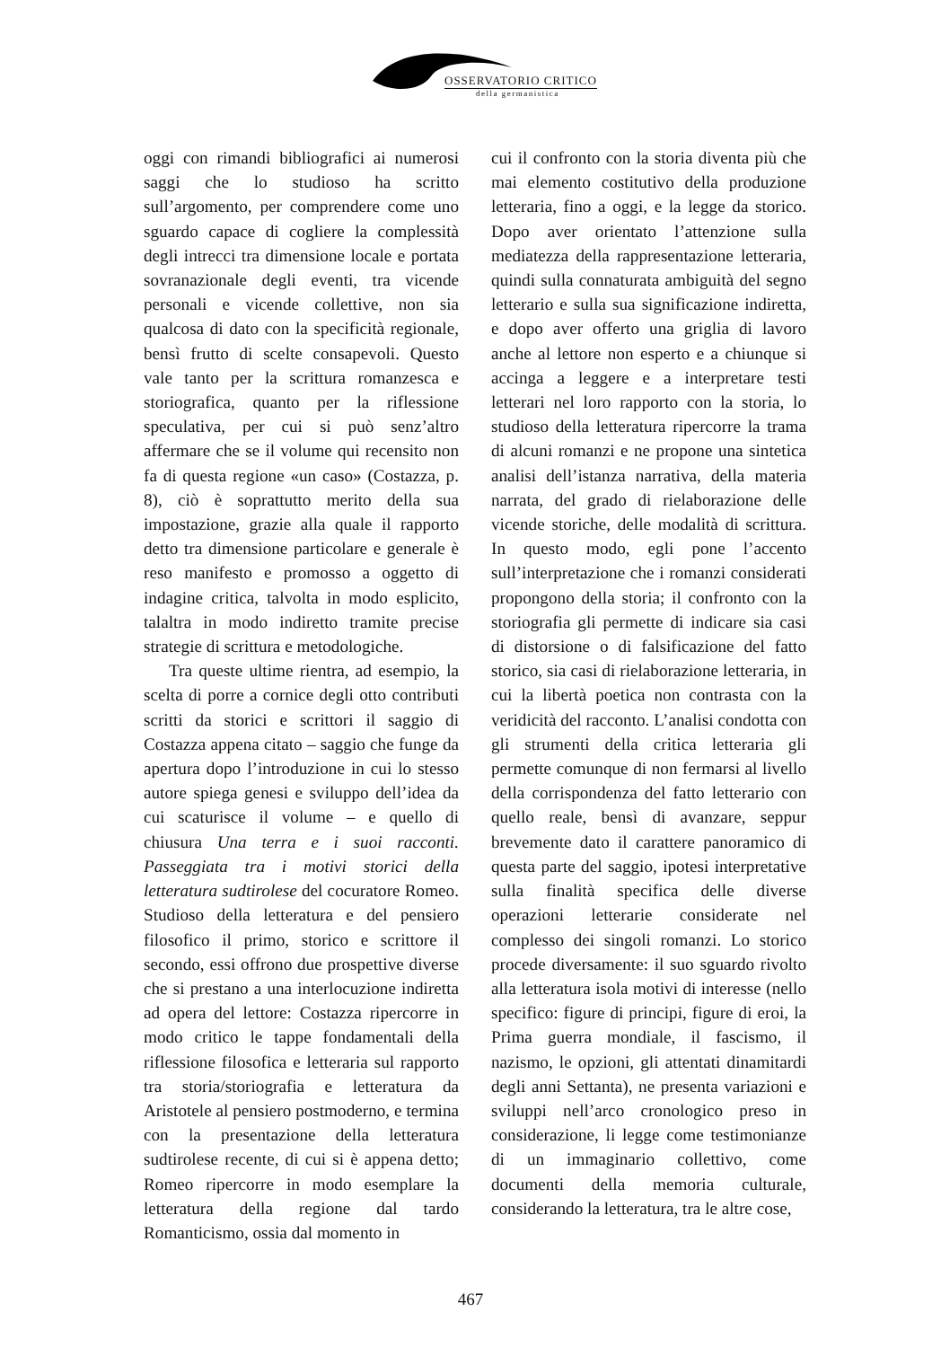OSSERVATORIO CRITICO
della germanistica
oggi con rimandi bibliografici ai numerosi saggi che lo studioso ha scritto sull’argomento, per comprendere come uno sguardo capace di cogliere la complessità degli intrecci tra dimensione locale e portata sovranazionale degli eventi, tra vicende personali e vicende collettive, non sia qualcosa di dato con la specificità regionale, bensì frutto di scelte consapevoli. Questo vale tanto per la scrittura romanzesca e storiografica, quanto per la riflessione speculativa, per cui si può senz’altro affermare che se il volume qui recensito non fa di questa regione «un caso» (Costazza, p. 8), ciò è soprattutto merito della sua impostazione, grazie alla quale il rapporto detto tra dimensione particolare e generale è reso manifesto e promosso a oggetto di indagine critica, talvolta in modo esplicito, talaltra in modo indiretto tramite precise strategie di scrittura e metodologiche.
Tra queste ultime rientra, ad esempio, la scelta di porre a cornice degli otto contributi scritti da storici e scrittori il saggio di Costazza appena citato – saggio che funge da apertura dopo l’introduzione in cui lo stesso autore spiega genesi e sviluppo dell’idea da cui scaturisce il volume – e quello di chiusura Una terra e i suoi racconti. Passeggiata tra i motivi storici della letteratura sudtirolese del cocuratore Romeo. Studioso della letteratura e del pensiero filosofico il primo, storico e scrittore il secondo, essi offrono due prospettive diverse che si prestano a una interlocuzione indiretta ad opera del lettore: Costazza ripercorre in modo critico le tappe fondamentali della riflessione filosofica e letteraria sul rapporto tra storia/storiografia e letteratura da Aristotele al pensiero postmoderno, e termina con la presentazione della letteratura sudtirolese recente, di cui si è appena detto; Romeo ripercorre in modo esemplare la letteratura della regione dal tardo Romanticismo, ossia dal momento in
cui il confronto con la storia diventa più che mai elemento costitutivo della produzione letteraria, fino a oggi, e la legge da storico. Dopo aver orientato l’attenzione sulla mediatezza della rappresentazione letteraria, quindi sulla connaturata ambiguità del segno letterario e sulla sua significazione indiretta, e dopo aver offerto una griglia di lavoro anche al lettore non esperto e a chiunque si accinga a leggere e a interpretare testi letterari nel loro rapporto con la storia, lo studioso della letteratura ripercorre la trama di alcuni romanzi e ne propone una sintetica analisi dell’istanza narrativa, della materia narrata, del grado di rielaborazione delle vicende storiche, delle modalità di scrittura. In questo modo, egli pone l’accento sull’interpretazione che i romanzi considerati propongono della storia; il confronto con la storiografia gli permette di indicare sia casi di distorsione o di falsificazione del fatto storico, sia casi di rielaborazione letteraria, in cui la libertà poetica non contrasta con la veridicità del racconto. L’analisi condotta con gli strumenti della critica letteraria gli permette comunque di non fermarsi al livello della corrispondenza del fatto letterario con quello reale, bensì di avanzare, seppur brevemente dato il carattere panoramico di questa parte del saggio, ipotesi interpretative sulla finalità specifica delle diverse operazioni letterarie considerate nel complesso dei singoli romanzi. Lo storico procede diversamente: il suo sguardo rivolto alla letteratura isola motivi di interesse (nello specifico: figure di principi, figure di eroi, la Prima guerra mondiale, il fascismo, il nazismo, le opzioni, gli attentati dinamitardi degli anni Settanta), ne presenta variazioni e sviluppi nell’arco cronologico preso in considerazione, li legge come testimonianze di un immaginario collettivo, come documenti della memoria culturale, considerando la letteratura, tra le altre cose,
467